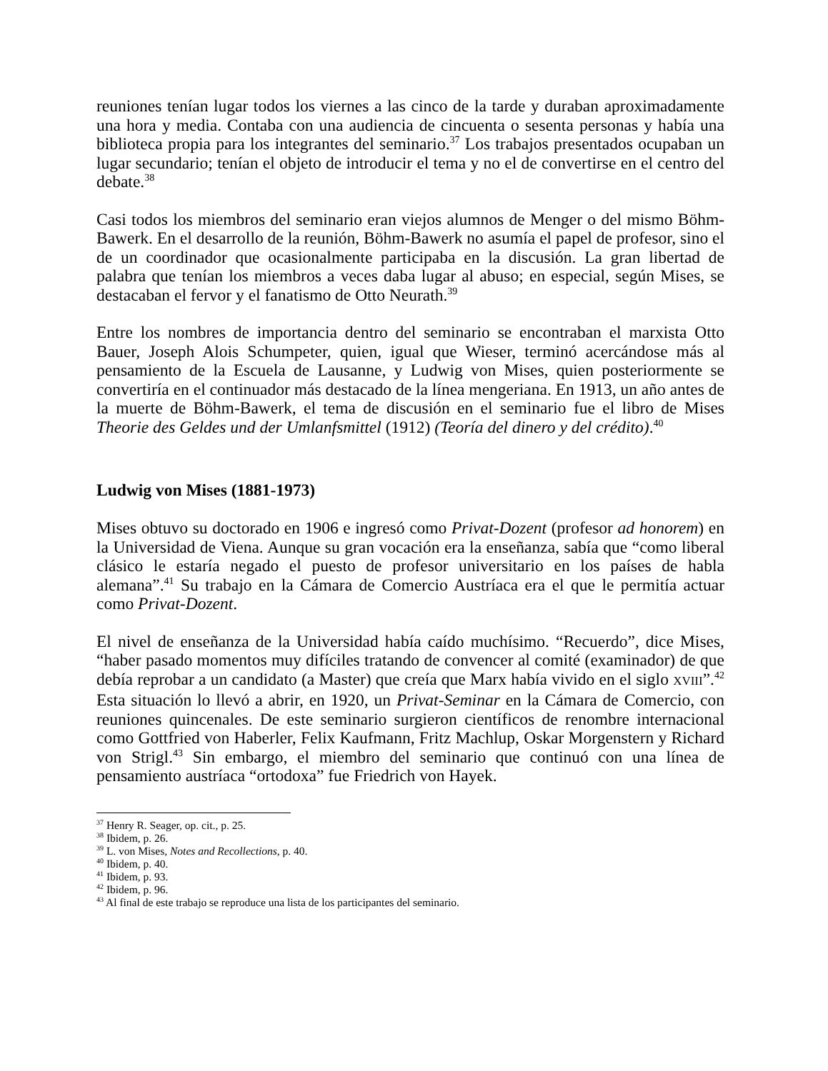reuniones tenían lugar todos los viernes a las cinco de la tarde y duraban aproximadamente una hora y media. Contaba con una audiencia de cincuenta o sesenta personas y había una biblioteca propia para los integrantes del seminario.<sup>37</sup> Los trabajos presentados ocupaban un lugar secundario; tenían el objeto de introducir el tema y no el de convertirse en el centro del debate.<sup>38</sup>
Casi todos los miembros del seminario eran viejos alumnos de Menger o del mismo Böhm-Bawerk. En el desarrollo de la reunión, Böhm-Bawerk no asumía el papel de profesor, sino el de un coordinador que ocasionalmente participaba en la discusión. La gran libertad de palabra que tenían los miembros a veces daba lugar al abuso; en especial, según Mises, se destacaban el fervor y el fanatismo de Otto Neurath.<sup>39</sup>
Entre los nombres de importancia dentro del seminario se encontraban el marxista Otto Bauer, Joseph Alois Schumpeter, quien, igual que Wieser, terminó acercándose más al pensamiento de la Escuela de Lausanne, y Ludwig von Mises, quien posteriormente se convertiría en el continuador más destacado de la línea mengeriana. En 1913, un año antes de la muerte de Böhm-Bawerk, el tema de discusión en el seminario fue el libro de Mises Theorie des Geldes und der Umlanfsmittel (1912) (Teoría del dinero y del crédito).<sup>40</sup>
Ludwig von Mises (1881-1973)
Mises obtuvo su doctorado en 1906 e ingresó como Privat-Dozent (profesor ad honorem) en la Universidad de Viena. Aunque su gran vocación era la enseñanza, sabía que “como liberal clásico le estaría negado el puesto de profesor universitario en los países de habla alemana”.<sup>41</sup> Su trabajo en la Cámara de Comercio Austríaca era el que le permitía actuar como Privat-Dozent.
El nivel de enseñanza de la Universidad había caído muchísimo. “Recuerdo”, dice Mises, “haber pasado momentos muy difíciles tratando de convencer al comité (examinador) de que debía reprobar a un candidato (a Master) que creía que Marx había vivido en el siglo XVIII”.<sup>42</sup> Esta situación lo llevó a abrir, en 1920, un Privat-Seminar en la Cámara de Comercio, con reuniones quincenales. De este seminario surgieron científicos de renombre internacional como Gottfried von Haberler, Felix Kaufmann, Fritz Machlup, Oskar Morgenstern y Richard von Strigl.<sup>43</sup> Sin embargo, el miembro del seminario que continuó con una línea de pensamiento austríaca “ortodoxa” fue Friedrich von Hayek.
<sup>37</sup> Henry R. Seager, op. cit., p. 25.
<sup>38</sup> Ibidem, p. 26.
<sup>39</sup> L. von Mises, Notes and Recollections, p. 40.
<sup>40</sup> Ibidem, p. 40.
<sup>41</sup> Ibidem, p. 93.
<sup>42</sup> Ibidem, p. 96.
<sup>43</sup> Al final de este trabajo se reproduce una lista de los participantes del seminario.